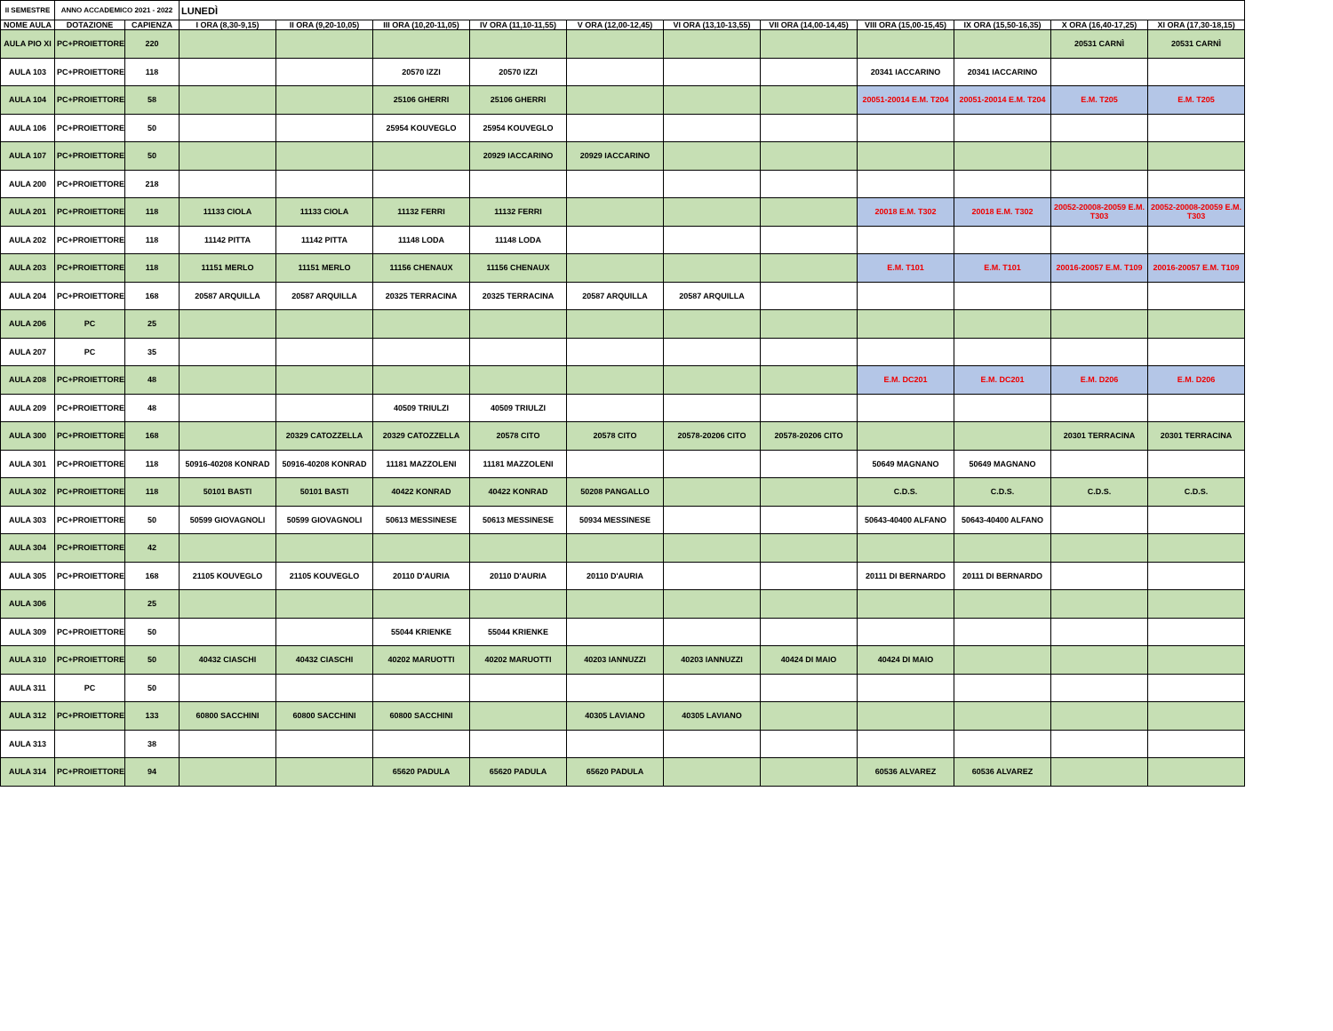| II SEMESTRE | ANNO ACCADEMICO 2021 - 2022 | | LUNEDÌ | | | | | | | | | | |
| NOME AULA | DOTAZIONE | CAPIENZA | I ORA (8,30-9,15) | II ORA (9,20-10,05) | III ORA (10,20-11,05) | IV ORA (11,10-11,55) | V ORA (12,00-12,45) | VI ORA (13,10-13,55) | VII ORA (14,00-14,45) | VIII ORA (15,00-15,45) | IX ORA (15,50-16,35) | X ORA (16,40-17,25) | XI ORA (17,30-18,15) |
| AULA PIO XI | PC+PROIETTORE | 220 | | | | | | | | | | 20531 CARNÌ | 20531 CARNÌ |
| AULA 103 | PC+PROIETTORE | 118 | | | 20570 IZZI | 20570 IZZI | | | | 20341 IACCARINO | 20341 IACCARINO | | |
| AULA 104 | PC+PROIETTORE | 58 | | | 25106 GHERRI | 25106 GHERRI | | | | 20051-20014 E.M. T204 | 20051-20014 E.M. T204 | E.M. T205 | E.M. T205 |
| AULA 106 | PC+PROIETTORE | 50 | | | 25954 KOUVEGLO | 25954 KOUVEGLO | | | | | | | |
| AULA 107 | PC+PROIETTORE | 50 | | | | 20929 IACCARINO | 20929 IACCARINO | | | | | | |
| AULA 200 | PC+PROIETTORE | 218 | | | | | | | | | | | |
| AULA 201 | PC+PROIETTORE | 118 | 11133 CIOLA | 11133 CIOLA | 11132 FERRI | 11132 FERRI | | | | 20018 E.M. T302 | 20018 E.M. T302 | 20052-20008-20059 E.M. T303 | 20052-20008-20059 E.M. T303 |
| AULA 202 | PC+PROIETTORE | 118 | 11142 PITTA | 11142 PITTA | 11148 LODA | 11148 LODA | | | | | | | |
| AULA 203 | PC+PROIETTORE | 118 | 11151 MERLO | 11151 MERLO | 11156 CHENAUX | 11156 CHENAUX | | | | E.M. T101 | E.M. T101 | 20016-20057 E.M. T109 | 20016-20057 E.M. T109 |
| AULA 204 | PC+PROIETTORE | 168 | 20587 ARQUILLA | 20587 ARQUILLA | 20325 TERRACINA | 20325 TERRACINA | 20587 ARQUILLA | 20587 ARQUILLA | | | | | |
| AULA 206 | PC | 25 | | | | | | | | | | | |
| AULA 207 | PC | 35 | | | | | | | | | | | |
| AULA 208 | PC+PROIETTORE | 48 | | | | | | | | E.M. DC201 | E.M. DC201 | E.M. D206 | E.M. D206 |
| AULA 209 | PC+PROIETTORE | 48 | | | 40509 TRIULZI | 40509 TRIULZI | | | | | | | |
| AULA 300 | PC+PROIETTORE | 168 | | 20329 CATOZZELLA | 20329 CATOZZELLA | 20578 CITO | 20578 CITO | 20578-20206 CITO | 20578-20206 CITO | | | 20301 TERRACINA | 20301 TERRACINA |
| AULA 301 | PC+PROIETTORE | 118 | 50916-40208 KONRAD | 50916-40208 KONRAD | 11181 MAZZOLENI | 11181 MAZZOLENI | | | | 50649 MAGNANO | 50649 MAGNANO | | |
| AULA 302 | PC+PROIETTORE | 118 | 50101 BASTI | 50101 BASTI | 40422 KONRAD | 40422 KONRAD | 50208 PANGALLO | | | C.D.S. | C.D.S. | C.D.S. | C.D.S. |
| AULA 303 | PC+PROIETTORE | 50 | 50599 GIOVAGNOLI | 50599 GIOVAGNOLI | 50613 MESSINESE | 50613 MESSINESE | 50934 MESSINESE | | | 50643-40400 ALFANO | 50643-40400 ALFANO | | |
| AULA 304 | PC+PROIETTORE | 42 | | | | | | | | | | | |
| AULA 305 | PC+PROIETTORE | 168 | 21105 KOUVEGLO | 21105 KOUVEGLO | 20110 D'AURIA | 20110 D'AURIA | 20110 D'AURIA | | | 20111 DI BERNARDO | 20111 DI BERNARDO | | |
| AULA 306 | | 25 | | | | | | | | | | | |
| AULA 309 | PC+PROIETTORE | 50 | | | 55044 KRIENKE | 55044 KRIENKE | | | | | | | |
| AULA 310 | PC+PROIETTORE | 50 | 40432 CIASCHI | 40432 CIASCHI | 40202 MARUOTTI | 40202 MARUOTTI | 40203 IANNUZZI | 40203 IANNUZZI | 40424 DI MAIO | 40424 DI MAIO | | | |
| AULA 311 | PC | 50 | | | | | | | | | | | |
| AULA 312 | PC+PROIETTORE | 133 | 60800 SACCHINI | 60800 SACCHINI | 60800 SACCHINI | | 40305 LAVIANO | 40305 LAVIANO | | | | | |
| AULA 313 | | 38 | | | | | | | | | | | |
| AULA 314 | PC+PROIETTORE | 94 | | | 65620 PADULA | 65620 PADULA | 65620 PADULA | | | 60536 ALVAREZ | 60536 ALVAREZ | | |